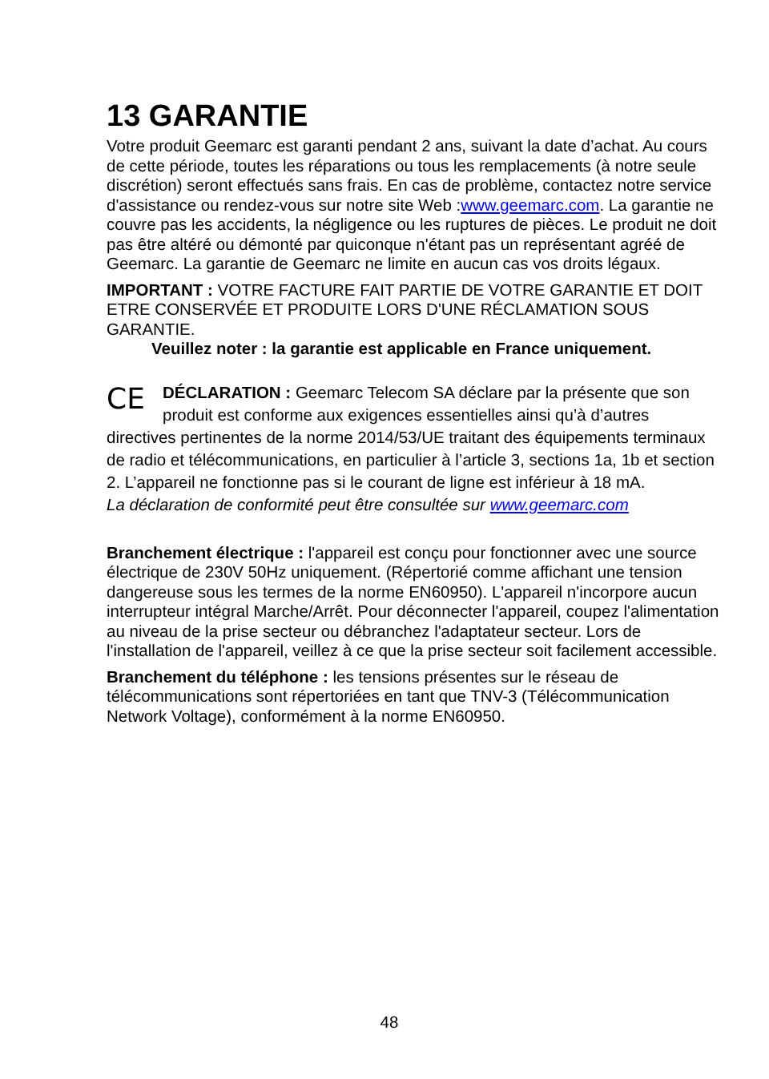13 GARANTIE
Votre produit Geemarc est garanti pendant 2 ans, suivant la date d’achat. Au cours de cette période, toutes les réparations ou tous les remplacements (à notre seule discrétion) seront effectués sans frais. En cas de problème, contactez notre service d'assistance ou rendez-vous sur notre site Web :www.geemarc.com. La garantie ne couvre pas les accidents, la négligence ou les ruptures de pièces. Le produit ne doit pas être altéré ou démonté par quiconque n'étant pas un représentant agréé de Geemarc. La garantie de Geemarc ne limite en aucun cas vos droits légaux.
IMPORTANT : VOTRE FACTURE FAIT PARTIE DE VOTRE GARANTIE ET DOIT ETRE CONSERVÉE ET PRODUITE LORS D'UNE RÉCLAMATION SOUS GARANTIE.
Veuillez noter : la garantie est applicable en France uniquement.
CE DÉCLARATION : Geemarc Telecom SA déclare par la présente que son produit est conforme aux exigences essentielles ainsi qu’à d’autres directives pertinentes de la norme 2014/53/UE traitant des équipements terminaux de radio et télécommunications, en particulier à l’article 3, sections 1a, 1b et section 2. L’appareil ne fonctionne pas si le courant de ligne est inférieur à 18 mA.
La déclaration de conformité peut être consultée sur www.geemarc.com
Branchement électrique : l'appareil est conçu pour fonctionner avec une source électrique de 230V 50Hz uniquement. (Répertorié comme affichant une tension dangereuse sous les termes de la norme EN60950). L'appareil n'incorpore aucun interrupteur intégral Marche/Arrêt. Pour déconnecter l'appareil, coupez l'alimentation au niveau de la prise secteur ou débranchez l'adaptateur secteur. Lors de l'installation de l'appareil, veillez à ce que la prise secteur soit facilement accessible.
Branchement du téléphone : les tensions présentes sur le réseau de télécommunications sont répertoriées en tant que TNV-3 (Télécommunication Network Voltage), conformément à la norme EN60950.
48